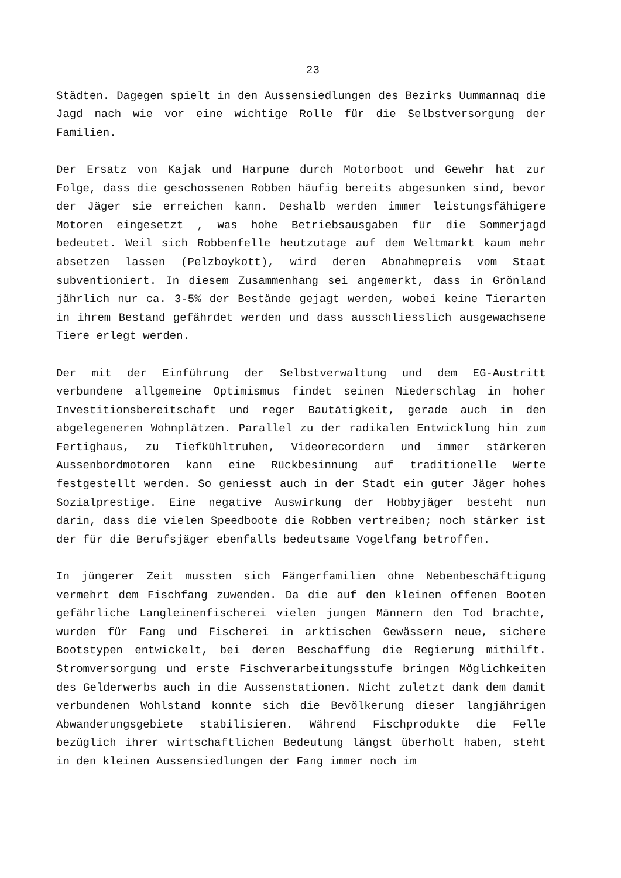23
Städten. Dagegen spielt in den Aussensiedlungen des Bezirks Uummannaq die Jagd nach wie vor eine wichtige Rolle für die Selbstversorgung der Familien.
Der Ersatz von Kajak und Harpune durch Motorboot und Gewehr hat zur Folge, dass die geschossenen Robben häufig bereits abgesunken sind, bevor der Jäger sie erreichen kann. Deshalb werden immer leistungsfähigere Motoren eingesetzt , was hohe Betriebsausgaben für die Sommerjagd bedeutet. Weil sich Robbenfelle heutzutage auf dem Weltmarkt kaum mehr absetzen lassen (Pelzboykott), wird deren Abnahmepreis vom Staat subventioniert. In diesem Zusammenhang sei angemerkt, dass in Grönland jährlich nur ca. 3-5% der Bestände gejagt werden, wobei keine Tierarten in ihrem Bestand gefährdet werden und dass ausschliesslich ausgewachsene Tiere erlegt werden.
Der mit der Einführung der Selbstverwaltung und dem EG-Austritt verbundene allgemeine Optimismus findet seinen Niederschlag in hoher Investitionsbereitschaft und reger Bautätigkeit, gerade auch in den abgelegeneren Wohnplätzen. Parallel zu der radikalen Entwicklung hin zum Fertighaus, zu Tiefkühltruhen, Videorecordern und immer stärkeren Aussenbordmotoren kann eine Rückbesinnung auf traditionelle Werte festgestellt werden. So geniesst auch in der Stadt ein guter Jäger hohes Sozialprestige. Eine negative Auswirkung der Hobbyjäger besteht nun darin, dass die vielen Speedboote die Robben vertreiben; noch stärker ist der für die Berufsjäger ebenfalls bedeutsame Vogelfang betroffen.
In jüngerer Zeit mussten sich Fängerfamilien ohne Nebenbeschäftigung vermehrt dem Fischfang zuwenden. Da die auf den kleinen offenen Booten gefährliche Langleinenfischerei vielen jungen Männern den Tod brachte, wurden für Fang und Fischerei in arktischen Gewässern neue, sichere Bootstypen entwickelt, bei deren Beschaffung die Regierung mithilft. Stromversorgung und erste Fischverarbeitungsstufe bringen Möglichkeiten des Gelderwerbs auch in die Aussenstationen. Nicht zuletzt dank dem damit verbundenen Wohlstand konnte sich die Bevölkerung dieser langjährigen Abwanderungsgebiete stabilisieren. Während Fischprodukte die Felle bezüglich ihrer wirtschaftlichen Bedeutung längst überholt haben, steht in den kleinen Aussensiedlungen der Fang immer noch im